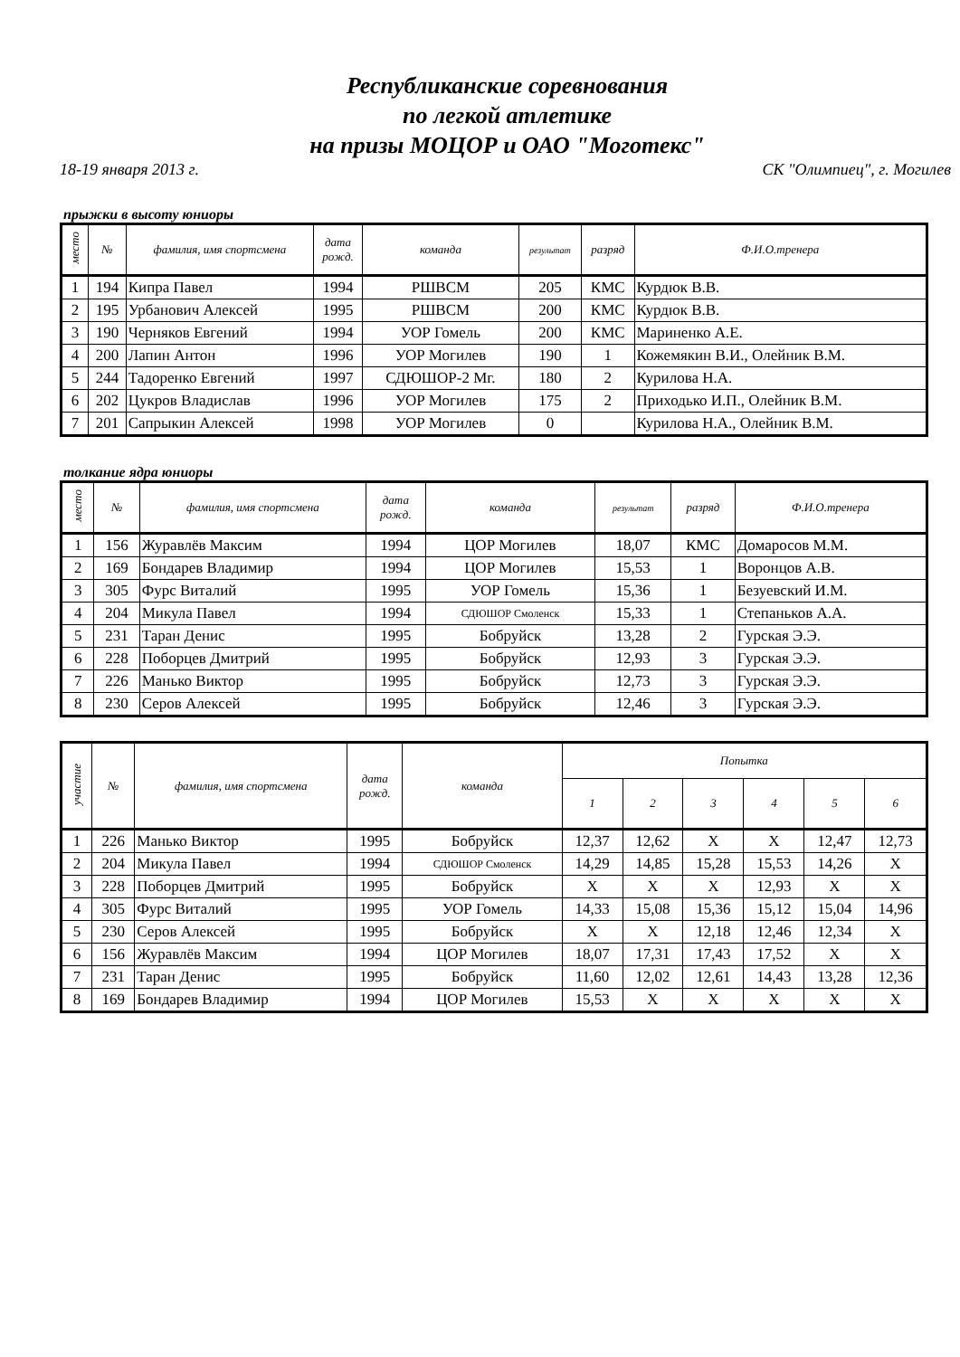Республиканские соревнования
по легкой атлетике
на призы МОЦОР и ОАО "Моготекс"
18-19 января 2013 г. СК "Олимпиец", г. Могилев
прыжки в высоту юниоры
| место | № | фамилия, имя спортсмена | дата рожд. | команда | результат | разряд | Ф.И.О.тренера |
| --- | --- | --- | --- | --- | --- | --- | --- |
| 1 | 194 | Кипра Павел | 1994 | РШВСМ | 205 | КМС | Курдюк В.В. |
| 2 | 195 | Урбанович Алексей | 1995 | РШВСМ | 200 | КМС | Курдюк В.В. |
| 3 | 190 | Черняков Евгений | 1994 | УОР Гомель | 200 | КМС | Мариненко А.Е. |
| 4 | 200 | Лапин Антон | 1996 | УОР Могилев | 190 | 1 | Кожемякин В.И., Олейник В.М. |
| 5 | 244 | Тадоренко Евгений | 1997 | СДЮШОР-2 Мг. | 180 | 2 | Курилова Н.А. |
| 6 | 202 | Цукров Владислав | 1996 | УОР Могилев | 175 | 2 | Приходько И.П., Олейник В.М. |
| 7 | 201 | Сапрыкин Алексей | 1998 | УОР Могилев | 0 | | Курилова Н.А., Олейник В.М. |
толкание ядра юниоры
| место | № | фамилия, имя спортсмена | дата рожд. | команда | результат | разряд | Ф.И.О.тренера |
| --- | --- | --- | --- | --- | --- | --- | --- |
| 1 | 156 | Журавлёв Максим | 1994 | ЦОР Могилев | 18,07 | КМС | Домаросов М.М. |
| 2 | 169 | Бондарев Владимир | 1994 | ЦОР Могилев | 15,53 | 1 | Воронцов А.В. |
| 3 | 305 | Фурс Виталий | 1995 | УОР Гомель | 15,36 | 1 | Безуевский И.М. |
| 4 | 204 | Микула Павел | 1994 | СДЮШОР Смоленск | 15,33 | 1 | Степаньков А.А. |
| 5 | 231 | Таран Денис | 1995 | Бобруйск | 13,28 | 2 | Гурская Э.Э. |
| 6 | 228 | Поборцев Дмитрий | 1995 | Бобруйск | 12,93 | 3 | Гурская Э.Э. |
| 7 | 226 | Манько Виктор | 1995 | Бобруйск | 12,73 | 3 | Гурская Э.Э. |
| 8 | 230 | Серов Алексей | 1995 | Бобруйск | 12,46 | 3 | Гурская Э.Э. |
| участие | № | фамилия, имя спортсмена | дата рожд. | команда | Попытка | | | | | |
| --- | --- | --- | --- | --- | --- | --- | --- | --- | --- | --- |
| | | | | | 1 | 2 | 3 | 4 | 5 | 6 |
| 1 | 226 | Манько Виктор | 1995 | Бобруйск | 12,37 | 12,62 | X | X | 12,47 | 12,73 |
| 2 | 204 | Микула Павел | 1994 | СДЮШОР Смоленск | 14,29 | 14,85 | 15,28 | 15,53 | 14,26 | X |
| 3 | 228 | Поборцев Дмитрий | 1995 | Бобруйск | X | X | X | 12,93 | X | X |
| 4 | 305 | Фурс Виталий | 1995 | УОР Гомель | 14,33 | 15,08 | 15,36 | 15,12 | 15,04 | 14,96 |
| 5 | 230 | Серов Алексей | 1995 | Бобруйск | X | X | 12,18 | 12,46 | 12,34 | X |
| 6 | 156 | Журавлёв Максим | 1994 | ЦОР Могилев | 18,07 | 17,31 | 17,43 | 17,52 | X | X |
| 7 | 231 | Таран Денис | 1995 | Бобруйск | 11,60 | 12,02 | 12,61 | 14,43 | 13,28 | 12,36 |
| 8 | 169 | Бондарев Владимир | 1994 | ЦОР Могилев | 15,53 | X | X | X | X | X |